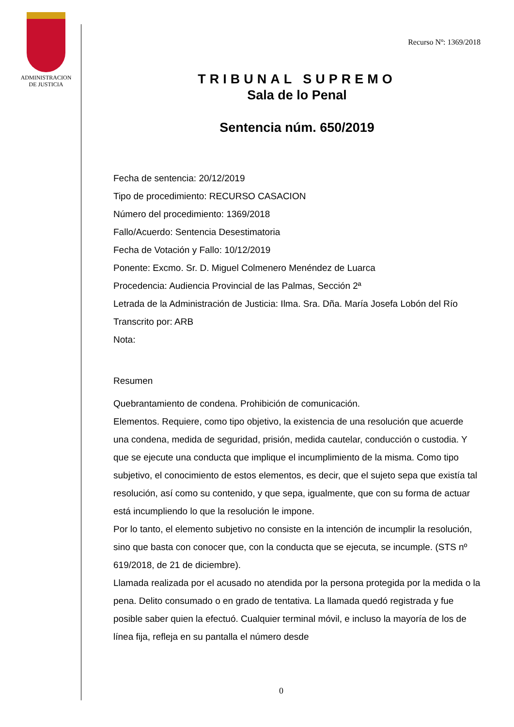ADMINISTRACION
DE JUSTICIA
Recurso Nº: 1369/2018
TRIBUNAL SUPREMO
Sala de lo Penal
Sentencia núm. 650/2019
Fecha de sentencia: 20/12/2019
Tipo de procedimiento: RECURSO CASACION
Número del procedimiento: 1369/2018
Fallo/Acuerdo: Sentencia Desestimatoria
Fecha de Votación y Fallo: 10/12/2019
Ponente: Excmo. Sr. D. Miguel Colmenero Menéndez de Luarca
Procedencia: Audiencia Provincial de las Palmas, Sección 2ª
Letrada de la Administración de Justicia: Ilma. Sra. Dña. María Josefa Lobón del Río
Transcrito por: ARB
Nota:
Resumen
Quebrantamiento de condena. Prohibición de comunicación.
Elementos. Requiere, como tipo objetivo, la existencia de una resolución que acuerde una condena, medida de seguridad, prisión, medida cautelar, conducción o custodia. Y que se ejecute una conducta que implique el incumplimiento de la misma. Como tipo subjetivo, el conocimiento de estos elementos, es decir, que el sujeto sepa que existía tal resolución, así como su contenido, y que sepa, igualmente, que con su forma de actuar está incumpliendo lo que la resolución le impone.
Por lo tanto, el elemento subjetivo no consiste en la intención de incumplir la resolución, sino que basta con conocer que, con la conducta que se ejecuta, se incumple. (STS nº 619/2018, de 21 de diciembre).
Llamada realizada por el acusado no atendida por la persona protegida por la medida o la pena. Delito consumado o en grado de tentativa. La llamada quedó registrada y fue posible saber quien la efectuó. Cualquier terminal móvil, e incluso la mayoría de los de línea fija, refleja en su pantalla el número desde
0